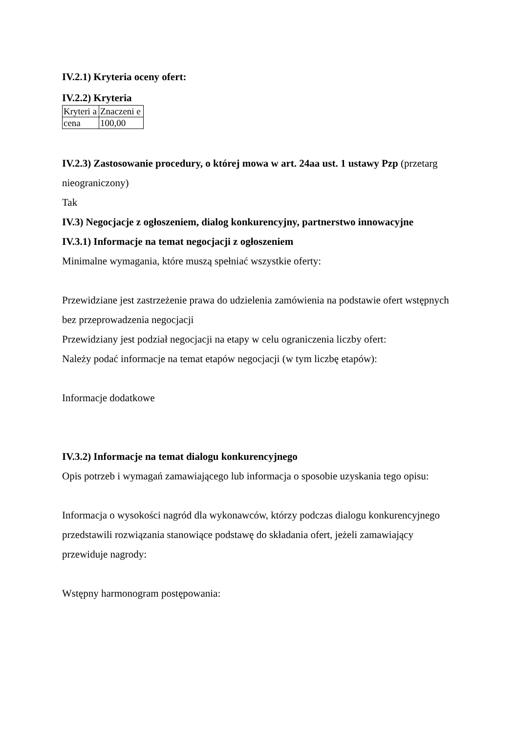IV.2.1) Kryteria oceny ofert:
IV.2.2) Kryteria
| Kryteri a | Znaczeni e |
| cena | 100,00 |
IV.2.3) Zastosowanie procedury, o której mowa w art. 24aa ust. 1 ustawy Pzp (przetarg nieograniczony)
Tak
IV.3) Negocjacje z ogłoszeniem, dialog konkurencyjny, partnerstwo innowacyjne
IV.3.1) Informacje na temat negocjacji z ogłoszeniem
Minimalne wymagania, które muszą spełniać wszystkie oferty:
Przewidziane jest zastrzeżenie prawa do udzielenia zamówienia na podstawie ofert wstępnych bez przeprowadzenia negocjacji
Przewidziany jest podział negocjacji na etapy w celu ograniczenia liczby ofert:
Należy podać informacje na temat etapów negocjacji (w tym liczbę etapów):
Informacje dodatkowe
IV.3.2) Informacje na temat dialogu konkurencyjnego
Opis potrzeb i wymagań zamawiającego lub informacja o sposobie uzyskania tego opisu:
Informacja o wysokości nagród dla wykonawców, którzy podczas dialogu konkurencyjnego przedstawili rozwiązania stanowiące podstawę do składania ofert, jeżeli zamawiający przewiduje nagrody:
Wstępny harmonogram postępowania: